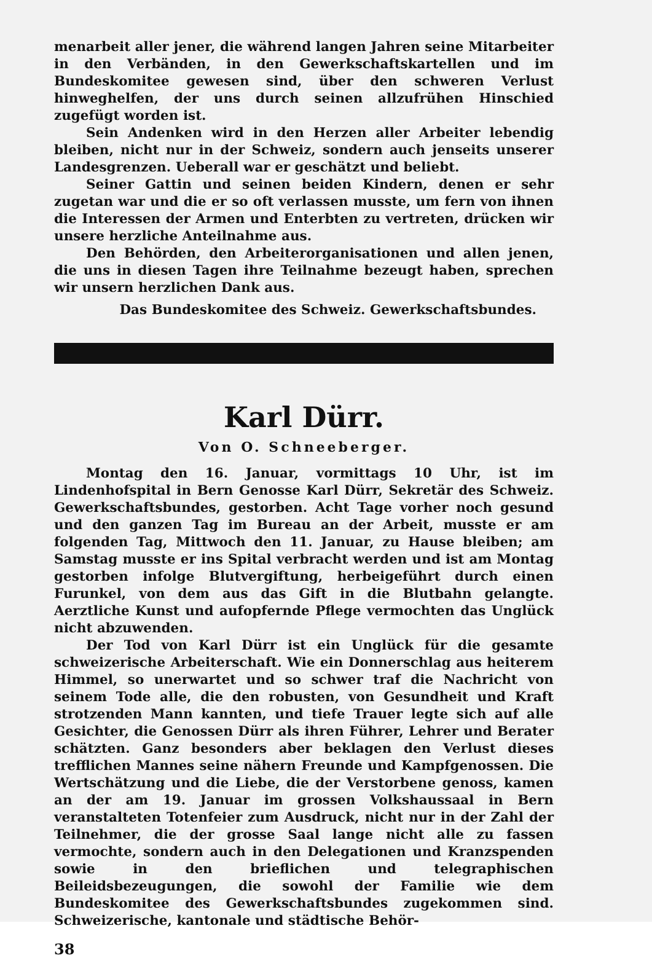menarbeit aller jener, die während langen Jahren seine Mitarbeiter in den Verbänden, in den Gewerkschaftskartellen und im Bundeskomitee gewesen sind, über den schweren Verlust hinweghelfen, der uns durch seinen allzufrühen Hinschied zugefügt worden ist.
Sein Andenken wird in den Herzen aller Arbeiter lebendig bleiben, nicht nur in der Schweiz, sondern auch jenseits unserer Landesgrenzen. Ueberall war er geschätzt und beliebt.
Seiner Gattin und seinen beiden Kindern, denen er sehr zugetan war und die er so oft verlassen musste, um fern von ihnen die Interessen der Armen und Enterbten zu vertreten, drücken wir unsere herzliche Anteilnahme aus.
Den Behörden, den Arbeiterorganisationen und allen jenen, die uns in diesen Tagen ihre Teilnahme bezeugt haben, sprechen wir unsern herzlichen Dank aus.
Das Bundeskomitee des Schweiz. Gewerkschaftsbundes.
Karl Dürr.
Von O. Schneeberger.
Montag den 16. Januar, vormittags 10 Uhr, ist im Lindenhofspital in Bern Genosse Karl Dürr, Sekretär des Schweiz. Gewerkschaftsbundes, gestorben. Acht Tage vorher noch gesund und den ganzen Tag im Bureau an der Arbeit, musste er am folgenden Tag, Mittwoch den 11. Januar, zu Hause bleiben; am Samstag musste er ins Spital verbracht werden und ist am Montag gestorben infolge Blutvergiftung, herbeigeführt durch einen Furunkel, von dem aus das Gift in die Blutbahn gelangte. Aerztliche Kunst und aufopfernde Pflege vermochten das Unglück nicht abzuwenden.
Der Tod von Karl Dürr ist ein Unglück für die gesamte schweizerische Arbeiterschaft. Wie ein Donnerschlag aus heiterem Himmel, so unerwartet und so schwer traf die Nachricht von seinem Tode alle, die den robusten, von Gesundheit und Kraft strotzenden Mann kannten, und tiefe Trauer legte sich auf alle Gesichter, die Genossen Dürr als ihren Führer, Lehrer und Berater schätzten. Ganz besonders aber beklagen den Verlust dieses trefflichen Mannes seine nähern Freunde und Kampfgenossen. Die Wertschätzung und die Liebe, die der Verstorbene genoss, kamen an der am 19. Januar im grossen Volkshaussaal in Bern veranstalteten Totenfeier zum Ausdruck, nicht nur in der Zahl der Teilnehmer, die der grosse Saal lange nicht alle zu fassen vermochte, sondern auch in den Delegationen und Kranzspenden sowie in den brieflichen und telegraphischen Beileidsbezeugungen, die sowohl der Familie wie dem Bundeskomitee des Gewerkschaftsbundes zugekommen sind. Schweizerische, kantonale und städtische Behör-
38